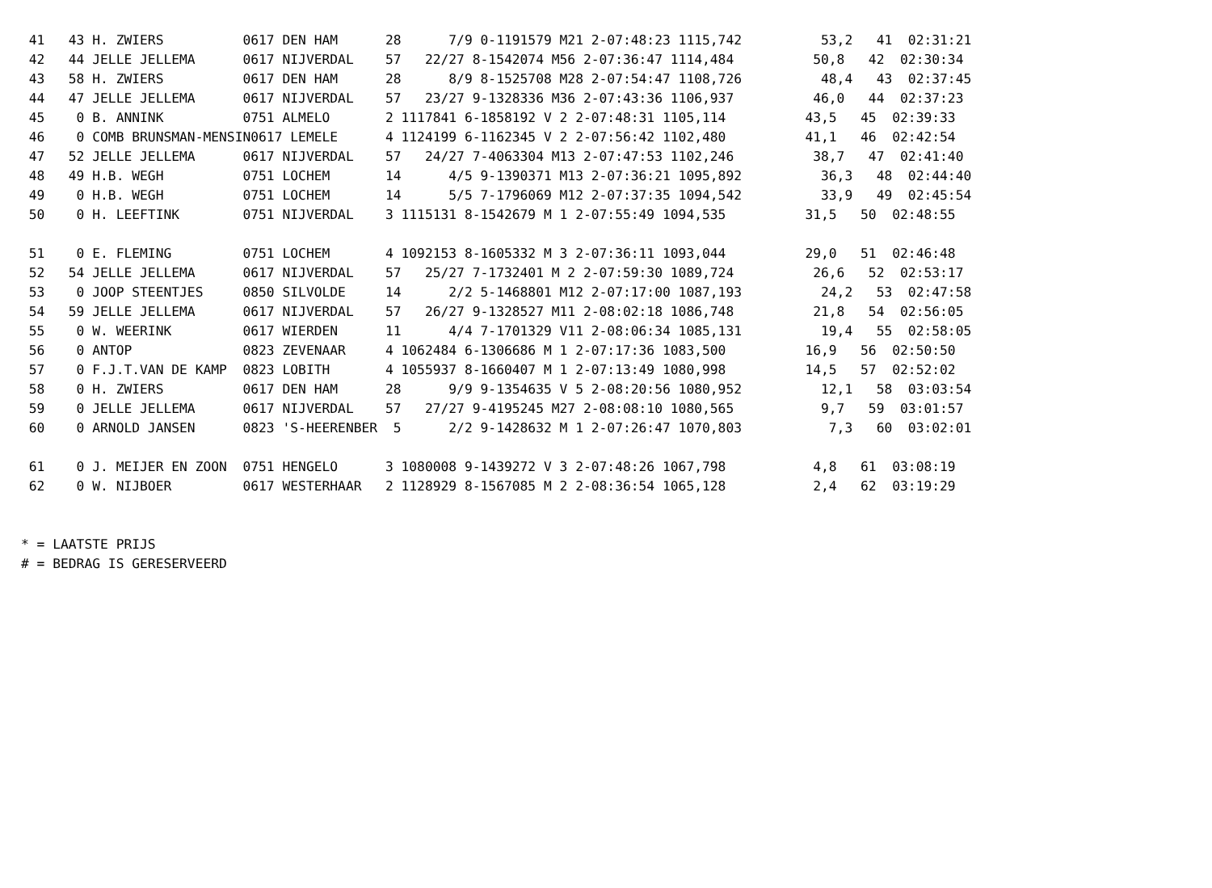41   43 H. ZWIERS          0617 DEN HAM      28      7/9 0-1191579 M21 2-07:48:23 1115,742          53,2   41  02:31:21
 42   44 JELLE JELLEMA      0617 NIJVERDAL    57   22/27 8-1542074 M56 2-07:36:47 1114,484          50,8   42  02:30:34
 43   58 H. ZWIERS          0617 DEN HAM      28      8/9 8-1525708 M28 2-07:54:47 1108,726          48,4   43  02:37:45
 44   47 JELLE JELLEMA      0617 NIJVERDAL    57   23/27 9-1328336 M36 2-07:43:36 1106,937          46,0   44  02:37:23
 45    0 B. ANNINK          0751 ALMELO       2 1117841 6-1858192 V 2 2-07:48:31 1105,114          43,5   45  02:39:33
 46    0 COMB BRUNSMAN-MENSIN0617 LEMELE      4 1124199 6-1162345 V 2 2-07:56:42 1102,480          41,1   46  02:42:54
 47   52 JELLE JELLEMA      0617 NIJVERDAL    57   24/27 7-4063304 M13 2-07:47:53 1102,246          38,7   47  02:41:40
 48   49 H.B. WEGH          0751 LOCHEM       14      4/5 9-1390371 M13 2-07:36:21 1095,892          36,3   48  02:44:40
 49    0 H.B. WEGH          0751 LOCHEM       14      5/5 7-1796069 M12 2-07:37:35 1094,542          33,9   49  02:45:54
 50    0 H. LEEFTINK        0751 NIJVERDAL    3 1115131 8-1542679 M 1 2-07:55:49 1094,535          31,5   50  02:48:55

 51    0 E. FLEMING         0751 LOCHEM       4 1092153 8-1605332 M 3 2-07:36:11 1093,044          29,0   51  02:46:48
 52   54 JELLE JELLEMA      0617 NIJVERDAL    57   25/27 7-1732401 M 2 2-07:59:30 1089,724          26,6   52  02:53:17
 53    0 JOOP STEENTJES     0850 SILVOLDE     14      2/2 5-1468801 M12 2-07:17:00 1087,193          24,2   53  02:47:58
 54   59 JELLE JELLEMA      0617 NIJVERDAL    57   26/27 9-1328527 M11 2-08:02:18 1086,748          21,8   54  02:56:05
 55    0 W. WEERINK         0617 WIERDEN      11      4/4 7-1701329 V11 2-08:06:34 1085,131          19,4   55  02:58:05
 56    0 ANTOP              0823 ZEVENAAR     4 1062484 6-1306686 M 1 2-07:17:36 1083,500          16,9   56  02:50:50
 57    0 F.J.T.VAN DE KAMP  0823 LOBITH       4 1055937 8-1660407 M 1 2-07:13:49 1080,998          14,5   57  02:52:02
 58    0 H. ZWIERS          0617 DEN HAM      28      9/9 9-1354635 V 5 2-08:20:56 1080,952          12,1   58  03:03:54
 59    0 JELLE JELLEMA      0617 NIJVERDAL    57   27/27 9-4195245 M27 2-08:08:10 1080,565           9,7   59  03:01:57
 60    0 ARNOLD JANSEN      0823 'S-HEERENBER  5      2/2 9-1428632 M 1 2-07:26:47 1070,803           7,3   60  03:02:01

 61    0 J. MEIJER EN ZOON  0751 HENGELO      3 1080008 9-1439272 V 3 2-07:48:26 1067,798           4,8   61  03:08:19
 62    0 W. NIJBOER         0617 WESTERHAAR   2 1128929 8-1567085 M 2 2-08:36:54 1065,128           2,4   62  03:19:29


* = LAATSTE PRIJS
# = BEDRAG IS GERESERVEERD